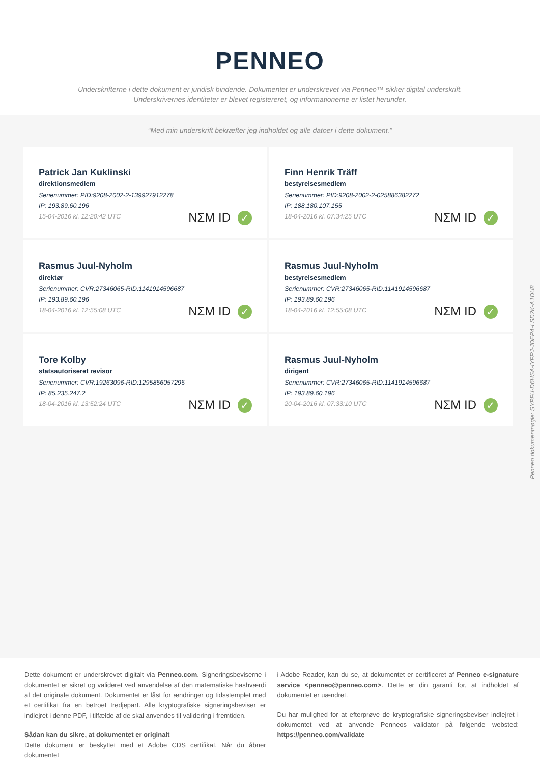PENNEO
Underskrifterne i dette dokument er juridisk bindende. Dokumentet er underskrevet via Penneo™ sikker digital underskrift.
Underskrivernes identiteter er blevet registereret, og informationerne er listet herunder.
“Med min underskrift bekræfter jeg indholdet og alle datoer i dette dokument.”
Patrick Jan Kuklinski
direktionsmedlem
Serienummer: PID:9208-2002-2-139927912278
IP: 193.89.60.196
15-04-2016 kl. 12:20:42 UTC
NΣM ID ✓
Finn Henrik Träff
bestyrelsesmedlem
Serienummer: PID:9208-2002-2-025886382272
IP: 188.180.107.155
18-04-2016 kl. 07:34:25 UTC
NΣM ID ✓
Rasmus Juul-Nyholm
direktør
Serienummer: CVR:27346065-RID:1141914596687
IP: 193.89.60.196
18-04-2016 kl. 12:55:08 UTC
NΣM ID ✓
Rasmus Juul-Nyholm
bestyrelsesmedlem
Serienummer: CVR:27346065-RID:1141914596687
IP: 193.89.60.196
18-04-2016 kl. 12:55:08 UTC
NΣM ID ✓
Tore Kolby
statsautoriseret revisor
Serienummer: CVR:19263096-RID:1295856057295
IP: 85.235.247.2
18-04-2016 kl. 13:52:24 UTC
NΣM ID ✓
Rasmus Juul-Nyholm
dirigent
Serienummer: CVR:27346065-RID:1141914596687
IP: 193.89.60.196
20-04-2016 kl. 07:33:10 UTC
NΣM ID ✓
Penneo dokumentnøgle: SYPFU-D6HSA-IYFPJ-JDEP4-LSD2K-A1DU8
Dette dokument er underskrevet digitalt via Penneo.com. Signeringsbeviserne i dokumentet er sikret og valideret ved anvendelse af den matematiske hashværdi af det originale dokument. Dokumentet er låst for ændringer og tidsstemplet med et certifikat fra en betroet tredjepart. Alle kryptografiske signeringsbeviser er indlejret i denne PDF, i tilfælde af de skal anvendes til validering i fremtiden.
Sådan kan du sikre, at dokumentet er originalt
Dette dokument er beskyttet med et Adobe CDS certifikat. Når du åbner dokumentet
i Adobe Reader, kan du se, at dokumentet er certificeret af Penneo e-signature service <penneo@penneo.com>. Dette er din garanti for, at indholdet af dokumentet er uændret.
Du har mulighed for at efterprøve de kryptografiske signeringsbeviser indlejret i dokumentet ved at anvende Penneos validator på følgende websted: https://penneo.com/validate